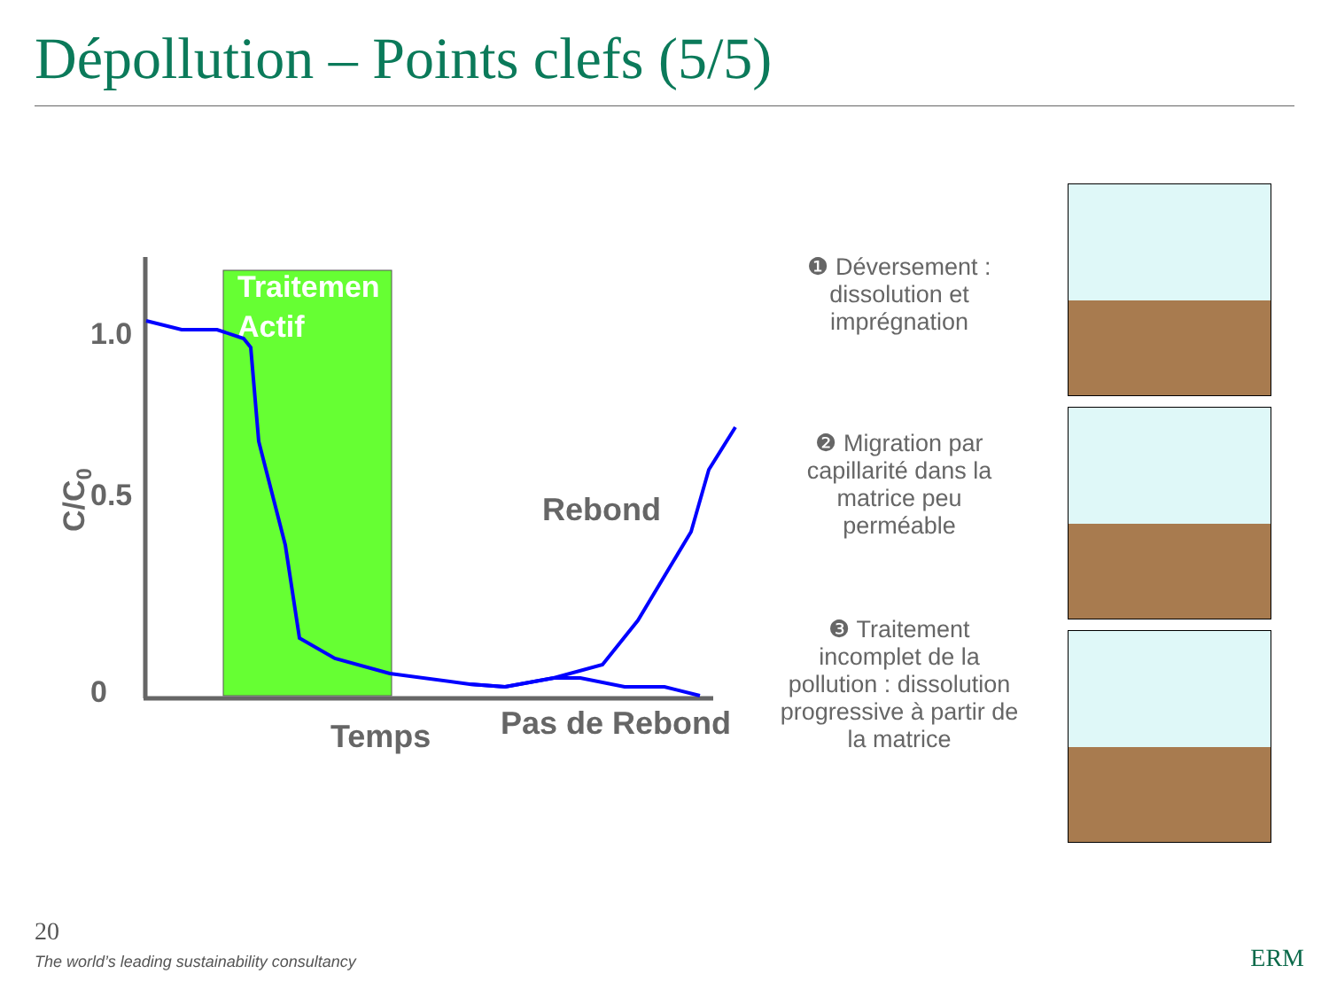Dépollution – Points clefs (5/5)
Traitemen
Actif
1.0
0.5
0
C/C0
Rebond
Temps
Pas de Rebond
❶ Déversement : dissolution et imprégnation
❷ Migration par capillarité dans la matrice peu perméable
❸ Traitement incomplet de la pollution : dissolution progressive à partir de la matrice
20
The world’s leading sustainability consultancy
ERM